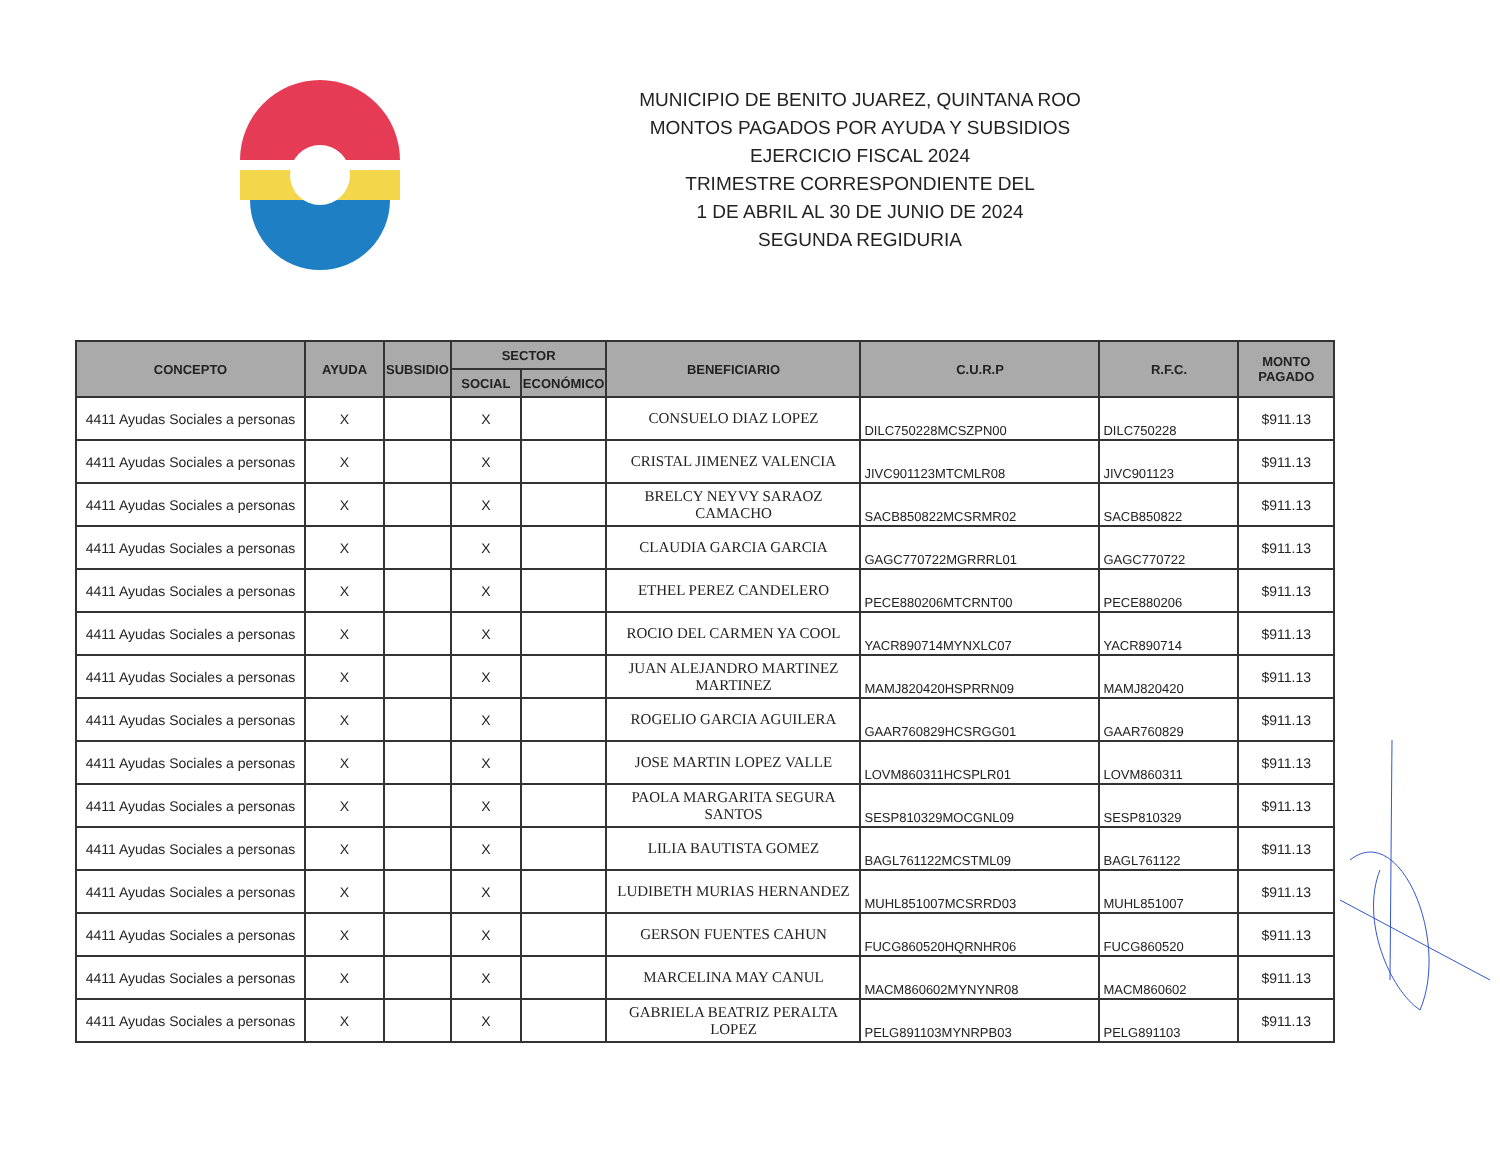MUNICIPIO DE BENITO JUAREZ, QUINTANA ROO
MONTOS PAGADOS POR AYUDA Y SUBSIDIOS
EJERCICIO FISCAL 2024
TRIMESTRE CORRESPONDIENTE DEL
1 DE ABRIL AL 30 DE JUNIO DE 2024
SEGUNDA REGIDURIA
| CONCEPTO | AYUDA | SUBSIDIO | SECTOR | | BENEFICIARIO | C.U.R.P | R.F.C. | MONTO PAGADO |
| --- | --- | --- | --- | --- | --- | --- | --- | --- |
| | | | SOCIAL | ECONÓMICO | | | | |
| 4411 Ayudas Sociales a personas | X | | X | | CONSUELO DIAZ LOPEZ | DILC750228MCSZPN00 | DILC750228 | $911.13 |
| 4411 Ayudas Sociales a personas | X | | X | | CRISTAL JIMENEZ VALENCIA | JIVC901123MTCMLR08 | JIVC901123 | $911.13 |
| 4411 Ayudas Sociales a personas | X | | X | | BRELCY NEYVY SARAOZ CAMACHO | SACB850822MCSRMR02 | SACB850822 | $911.13 |
| 4411 Ayudas Sociales a personas | X | | X | | CLAUDIA GARCIA GARCIA | GAGC770722MGRRRL01 | GAGC770722 | $911.13 |
| 4411 Ayudas Sociales a personas | X | | X | | ETHEL PEREZ CANDELERO | PECE880206MTCRNT00 | PECE880206 | $911.13 |
| 4411 Ayudas Sociales a personas | X | | X | | ROCIO DEL CARMEN YA COOL | YACR890714MYNXLC07 | YACR890714 | $911.13 |
| 4411 Ayudas Sociales a personas | X | | X | | JUAN ALEJANDRO MARTINEZ MARTINEZ | MAMJ820420HSPRRN09 | MAMJ820420 | $911.13 |
| 4411 Ayudas Sociales a personas | X | | X | | ROGELIO GARCIA AGUILERA | GAAR760829HCSRGG01 | GAAR760829 | $911.13 |
| 4411 Ayudas Sociales a personas | X | | X | | JOSE MARTIN LOPEZ VALLE | LOVM860311HCSPLR01 | LOVM860311 | $911.13 |
| 4411 Ayudas Sociales a personas | X | | X | | PAOLA MARGARITA SEGURA SANTOS | SESP810329MOCGNL09 | SESP810329 | $911.13 |
| 4411 Ayudas Sociales a personas | X | | X | | LILIA BAUTISTA GOMEZ | BAGL761122MCSTML09 | BAGL761122 | $911.13 |
| 4411 Ayudas Sociales a personas | X | | X | | LUDIBETH MURIAS HERNANDEZ | MUHL851007MCSRRD03 | MUHL851007 | $911.13 |
| 4411 Ayudas Sociales a personas | X | | X | | GERSON FUENTES CAHUN | FUCG860520HQRNHR06 | FUCG860520 | $911.13 |
| 4411 Ayudas Sociales a personas | X | | X | | MARCELINA MAY CANUL | MACM860602MYNYNR08 | MACM860602 | $911.13 |
| 4411 Ayudas Sociales a personas | X | | X | | GABRIELA BEATRIZ PERALTA LOPEZ | PELG891103MYNRPB03 | PELG891103 | $911.13 |